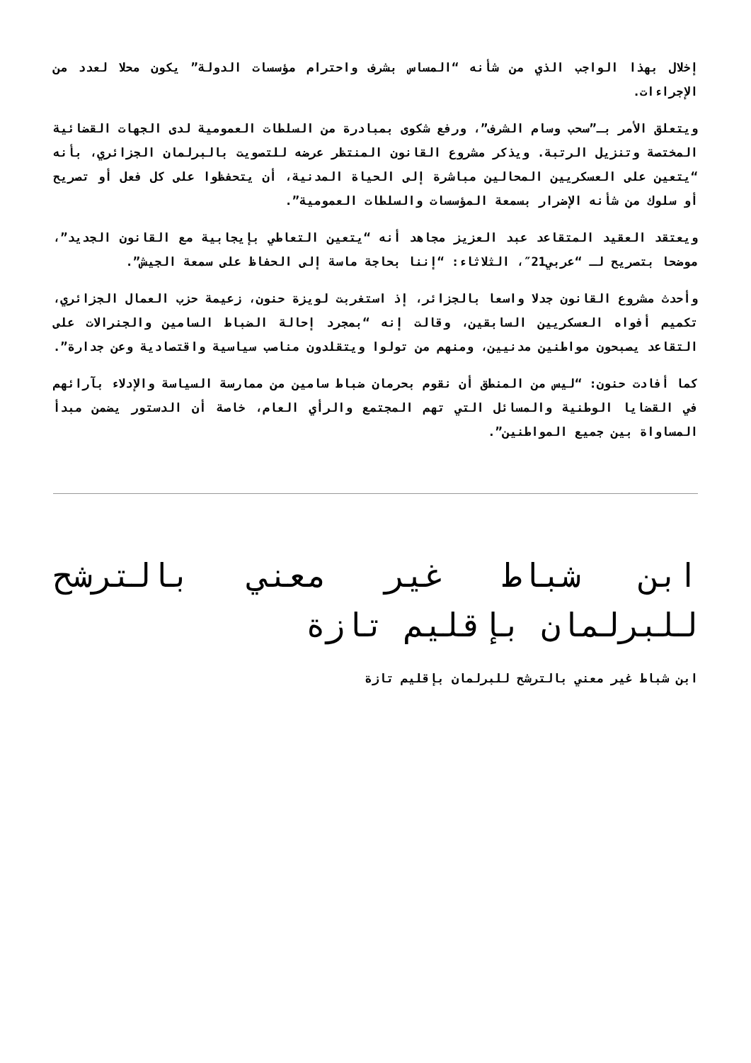إخلال بهذا الواجب الذي من شأنه “المساس بشرف واحترام مؤسسات الدولة” يكون محلا لعدد من الإجراءات.
ويتعلق الأمر بـ”سحب وسام الشرف”، ورفع شكوى بمبادرة من السلطات العمومية لدى الجهات القضائية المختصة وتنزيل الرتبة. ويذكر مشروع القانون المنتظر عرضه للتصويت بالبرلمان الجزائري، بأنه “يتعين على العسكريين المحالين مباشرة إلى الحياة المدنية، أن يتحفظوا على كل فعل أو تصريح أو سلوك من شأنه الإضرار بسمعة المؤسسات والسلطات العمومية”.
ويعتقد العقيد المتقاعد عبد العزيز مجاهد أنه “يتعين التعاطي بإيجابية مع القانون الجديد”، موضحا بتصريح لـ “عربي21″، الثلاثاء: “إننا بحاجة ماسة إلى الحفاظ على سمعة الجيش”.
وأحدث مشروع القانون جدلا واسعا بالجزائر، إذ استغربت لويزة حنون، زعيمة حزب العمال الجزائري، تكميم أفواه العسكريين السابقين، وقالت إنه “بمجرد إحالة الضباط السامين والجنرالات على التقاعد يصبحون مواطنين مدنيين، ومنهم من تولوا ويتقلدون مناصب سياسية واقتصادية وعن جدارة”.
كما أفادت حنون: “ليس من المنطق أن نقوم بحرمان ضباط سامين من ممارسة السياسة والإدلاء بآرائهم في القضايا الوطنية والمسائل التي تهم المجتمع والرأي العام، خاصة أن الدستور يضمن مبدأ المساواة بين جميع المواطنين”.
ابن شباط غير معني بالترشح للبرلمان بإقليم تازة
ابن شباط غير معني بالترشح للبرلمان بإقليم تازة